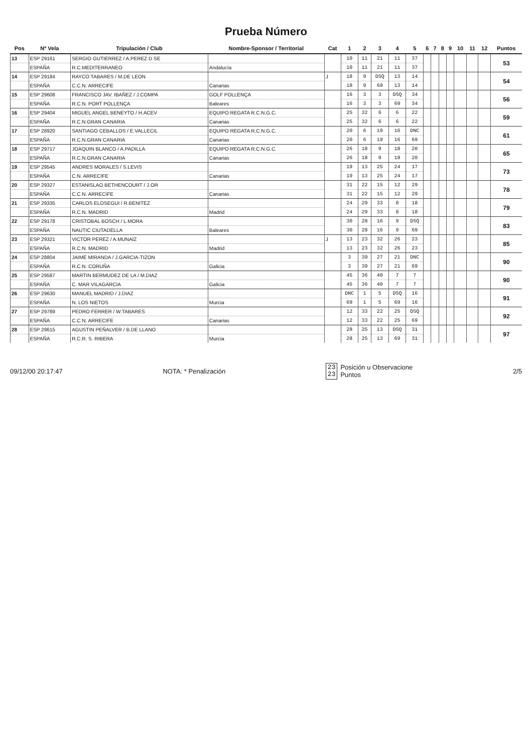Prueba Número
| Pos | Nº Vela | Tripulación / Club | Nombre-Sponsor / Territorial | Cat | 1 | 2 | 3 | 4 | 5 | 6 | 7 | 8 | 9 | 10 | 11 | 12 | Puntos |
| --- | --- | --- | --- | --- | --- | --- | --- | --- | --- | --- | --- | --- | --- | --- | --- | --- | --- |
| 13 | ESP 29161 | SERGIO GUTIERREZ / A.PEREZ D SE | | | 10 | 11 | 21 | 11 | 37 | | | | | | | | 53 |
| | ESPAÑA | R.C.MEDITERRANEO | Andalucía | | 10 | 11 | 21 | 11 | 37 | | | | | | | | |
| 14 | ESP 29184 | RAYCO TABARES / M.DE LEON | | J | 18 | 9 | DSQ | 13 | 14 | | | | | | | | 54 |
| | ESPAÑA | C.C.N. ARRECIFE | Canarias | | 18 | 9 | 69 | 13 | 14 | | | | | | | | |
| 15 | ESP 29608 | FRANCISCO JAV. IBAÑEZ / J.COMPA | GOLF POLLENÇA | | 16 | 3 | 3 | DSQ | 34 | | | | | | | | 56 |
| | ESPAÑA | R.C.N. PORT POLLENÇA | Baleares | | 16 | 3 | 3 | 69 | 34 | | | | | | | | |
| 16 | ESP 29404 | MIGUEL ANGEL BENEYTO / H.ACEV | EQUIPO REGATA R.C.N.G.C. | | 25 | 32 | 6 | 6 | 22 | | | | | | | | 59 |
| | ESPAÑA | R.C.N.GRAN CANARIA | Canarias | | 25 | 32 | 6 | 6 | 22 | | | | | | | | |
| 17 | ESP 28920 | SANTIAGO CEBALLOS / E.VALLECIL | EQUIPO REGATA R.C.N.G.C. | | 20 | 6 | 19 | 16 | DNC | | | | | | | | 61 |
| | ESPAÑA | R.C.N.GRAN CANARIA | Canarias | | 20 | 6 | 19 | 16 | 69 | | | | | | | | |
| 18 | ESP 29717 | JOAQUIN BLANCO / A.PADILLA | EQUIPO REGATA R.C.N.G.C. | | 26 | 18 | 9 | 18 | 20 | | | | | | | | 65 |
| | ESPAÑA | R.C.N.GRAN CANARIA | Canarias | | 26 | 18 | 9 | 18 | 20 | | | | | | | | |
| 19 | ESP 29545 | ANDRES MORALES / S.LEVIS | | | 19 | 13 | 25 | 24 | 17 | | | | | | | | 73 |
| | ESPAÑA | C.N. ARRECIFE | Canarias | | 19 | 13 | 25 | 24 | 17 | | | | | | | | |
| 20 | ESP 29327 | ESTANISLAO BETHENCOURT / J.OR | | | 31 | 22 | 15 | 12 | 29 | | | | | | | | 78 |
| | ESPAÑA | C.C.N. ARRECIFE | Canarias | | 31 | 22 | 15 | 12 | 29 | | | | | | | | |
| 21 | ESP 29335 | CARLOS ELOSEGUI / R.BENITEZ | | | 24 | 29 | 33 | 8 | 18 | | | | | | | | 79 |
| | ESPAÑA | R.C.N. MADRID | Madrid | | 24 | 29 | 33 | 8 | 18 | | | | | | | | |
| 22 | ESP 29178 | CRISTOBAL BOSCH / L.MORA | | | 30 | 28 | 16 | 9 | DSQ | | | | | | | | 83 |
| | ESPAÑA | NAUTIC CIUTADELLA | Baleares | | 30 | 28 | 16 | 9 | 69 | | | | | | | | |
| 23 | ESP 29321 | VICTOR PEREZ / A.MUNAIZ | | J | 13 | 23 | 32 | 26 | 23 | | | | | | | | 85 |
| | ESPAÑA | R.C.N. MADRID | Madrid | | 13 | 23 | 32 | 26 | 23 | | | | | | | | |
| 24 | ESP 28804 | JAIME MIRANDA / J.GARCIA-TIZON | | | 3 | 39 | 27 | 21 | DNC | | | | | | | | 90 |
| | ESPAÑA | R.C.N. CORUÑA | Galicia | | 3 | 39 | 27 | 21 | 69 | | | | | | | | |
| 25 | ESP 29587 | MARTIN BERMUDEZ DE LA / M.DIAZ | | | 45 | 36 | 40 | 7 | 7 | | | | | | | | 90 |
| | ESPAÑA | C. MAR VILAGARCIA | Galicia | | 45 | 36 | 40 | 7 | 7 | | | | | | | | |
| 26 | ESP 29630 | MANUEL MADRID / J.DIAZ | | | DNC | 1 | 5 | DSQ | 16 | | | | | | | | 91 |
| | ESPAÑA | N. LOS NIETOS | Murcia | | 69 | 1 | 5 | 69 | 16 | | | | | | | | |
| 27 | ESP 29789 | PEDRO FERRER / W.TABARES | | | 12 | 33 | 22 | 25 | DSQ | | | | | | | | 92 |
| | ESPAÑA | C.C.N. ARRECIFE | Canarias | | 12 | 33 | 22 | 25 | 69 | | | | | | | | |
| 28 | ESP 29615 | AGUSTIN PEÑALVER / B.DE LLANO | | | 28 | 25 | 13 | DSQ | 31 | | | | | | | | 97 |
| | ESPAÑA | R.C.R. S. RIBERA | Murcia | | 28 | 25 | 13 | 69 | 31 | | | | | | | | |
09/12/00 20:17:47 NOTA: * Penalización
23
23
Posición u Observacione
Puntos
2/5